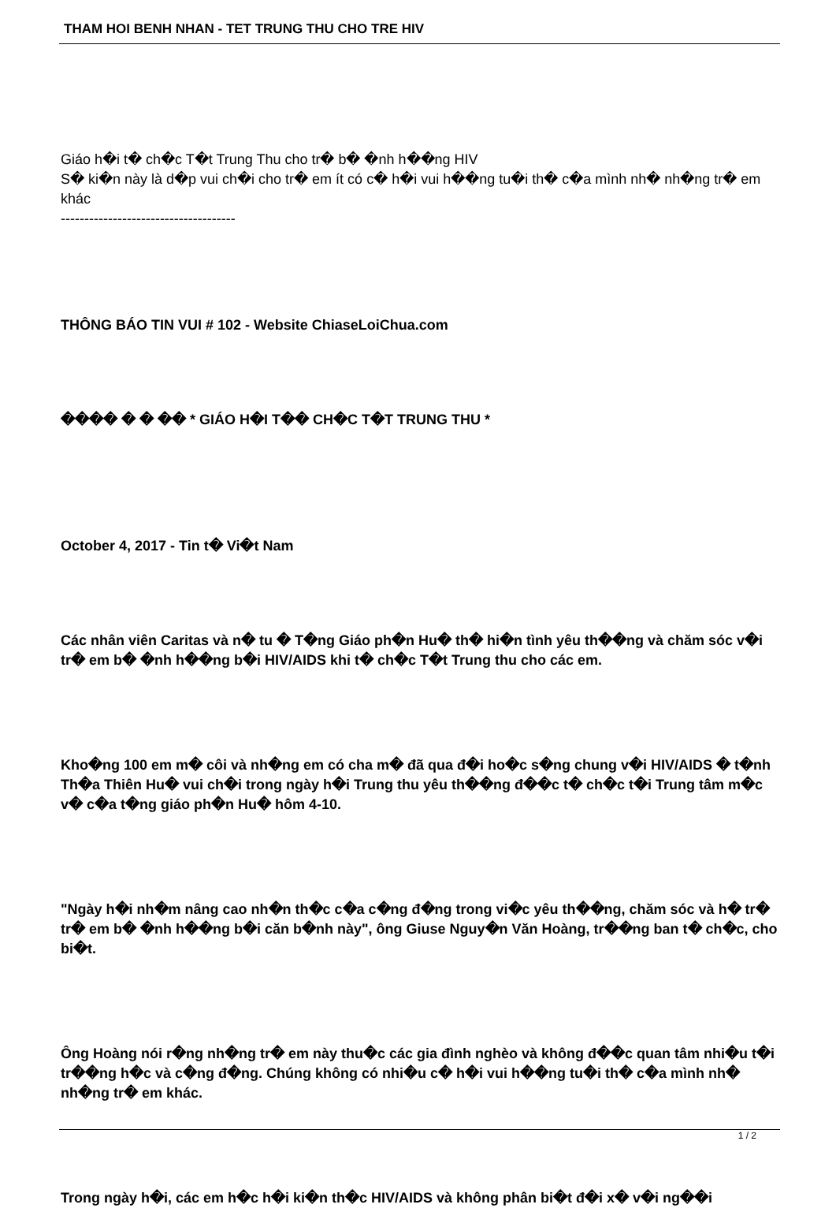THAM HOI BENH NHAN - TET TRUNG THU CHO TRE HIV
Giáo h�i t� ch�c T�t Trung Thu cho tr� b� �nh h��ng HIV
S� ki�n này là d�p vui ch�i cho tr� em ít có c� h�i vui h��ng tu�i th� c�a mình nh� nh�ng tr� em khác
-------------------------------------
THÔNG BÁO TIN VUI # 102 - Website ChiaseLoiChua.com
���� � � �� * GIÁO H�I T�� CH�C T�T TRUNG THU *
October 4, 2017 - Tin t� Vi�t Nam
Các nhân viên Caritas và n� tu � T�ng Giáo ph�n Hu� th� hi�n tình yêu th��ng và chăm sóc v�i tr� em b� �nh h��ng b�i HIV/AIDS khi t� ch�c T�t Trung thu cho các em.
Kho�ng 100 em m� côi và nh�ng em có cha m� đã qua đ�i ho�c s�ng chung v�i HIV/AIDS � t�nh Th�a Thiên Hu� vui ch�i trong ngày h�i Trung thu yêu th��ng đ��c t� ch�c t�i Trung tâm m�c v� c�a t�ng giáo ph�n Hu� hôm 4-10.
"Ngày h�i nh�m nâng cao nh�n th�c c�a c�ng đ�ng trong vi�c yêu th��ng, chăm sóc và h� tr� tr� em b� �nh h��ng b�i căn b�nh này", ông Giuse Nguy�n Văn Hoàng, tr��ng ban t� ch�c, cho bi�t.
Ông Hoàng nói r�ng nh�ng tr� em này thu�c các gia đình nghèo và không đ��c quan tâm nhi�u t�i tr��ng h�c và c�ng đ�ng. Chúng không có nhi�u c� h�i vui h��ng tu�i th� c�a mình nh� nh�ng tr� em khác.
Trong ngày h�i, các em h�c h�i ki�n th�c HIV/AIDS và không phân bi�t đ�i x� v�i ng��i
1 / 2